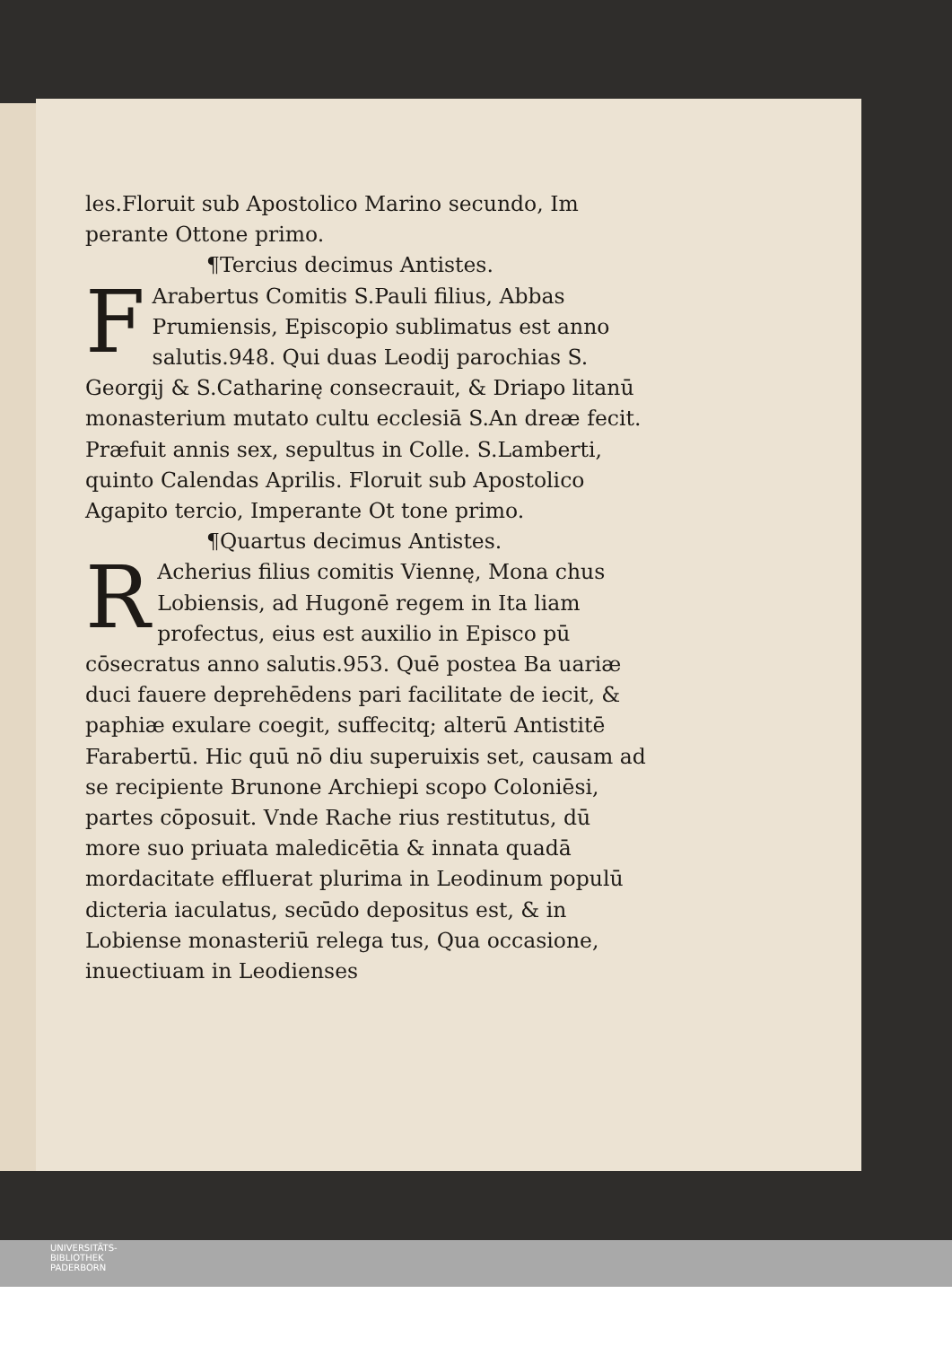les.Floruit sub Apostolico Marino secundo, Im perante Ottone primo.
¶Tercius decimus Antistes.
FArabertus Comitis S.Pauli filius, Abbas Prumiensis, Episcopio sublimatus est anno salutis.948. Qui duas Leodij parochias S. Georgij & S.Catharinę consecrauit, & Driapo litanū monasterium mutato cultu ecclesiā S.An dreæ fecit. Præfuit annis sex, sepultus in Colle. S.Lamberti, quinto Calendas Aprilis. Floruit sub Apostolico Agapito tercio, Imperante Ot tone primo.
¶Quartus decimus Antistes.
RAcherius filius comitis Viennę, Mona chus Lobiensis, ad Hugonē regem in Ita liam profectus, eius est auxilio in Episco pū cōsecratus anno salutis.953. Quē postea Ba uariæ duci fauere deprehēdens pari facilitate de iecit, & paphiæ exulare coegit, suffecitq; alterū Antistitē Farabertū. Hic quū nō diu superuixis set, causam ad se recipiente Brunone Archiepi scopo Coloniēsi, partes cōposuit. Vnde Rache rius restitutus, dū more suo priuata maledicētia & innata quadā mordacitate effluerat plurima in Leodinum populū dicteria iaculatus, secūdo depositus est, & in Lobiense monasteriū relega tus, Qua occasione, inuectiuam in Leodienses
UNIVERSITÄTS-
BIBLIOTHEK
PADERBORN